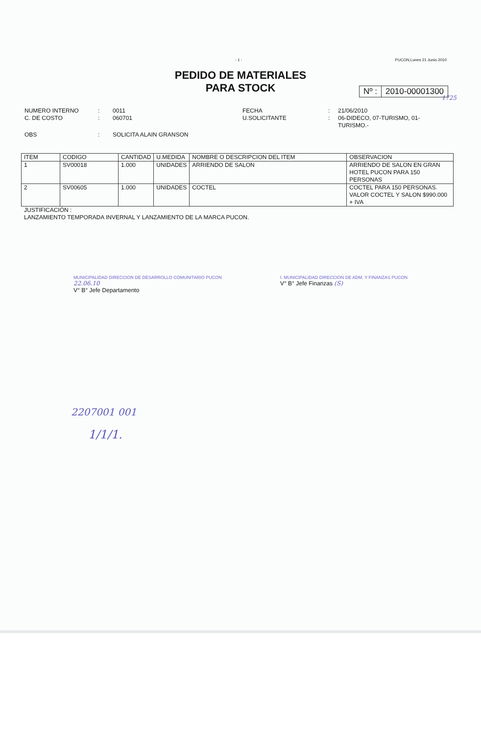- 1 - PUCON,Lunes 21 Junio 2010
PEDIDO DE MATERIALES
PARA STOCK
Nº : 2010-00001300
1725
NUMERO INTERNO
:
0011
FECHA
:
21/06/2010
C. DE COSTO
:
060701
U.SOLICITANTE
:
06-DIDECO, 07-TURISMO, 01-TURISMO.-
OBS
:
SOLICITA ALAIN GRANSON
| ITEM | CODIGO | CANTIDAD | U.MEDIDA | NOMBRE O DESCRIPCION DEL ITEM | OBSERVACION |
| --- | --- | --- | --- | --- | --- |
| 1 | SV00018 | 1.000 | UNIDADES | ARRIENDO DE SALON | ARRIENDO DE SALON EN GRAN HOTEL PUCON PARA 150 PERSONAS |
| 2 | SV00605 | 1.000 | UNIDADES | COCTEL | COCTEL PARA 150 PERSONAS. VALOR COCTEL Y SALON $990.000 + IVA |
JUSTIFICACIÓN :
LANZAMIENTO TEMPORADA INVERNAL Y LANZAMIENTO DE LA MARCA PUCON.
MUNICIPALIDAD DIRECCION DE DESARROLLO COMUNITARIO PUCON
22.06.10
V° B° Jefe Departamento
I. MUNICIPALIDAD DIRECCION DE ADM. Y FINANZAS PUCON
V° B° Jefe Finanzas (S)
2207001 001
1/1/1.